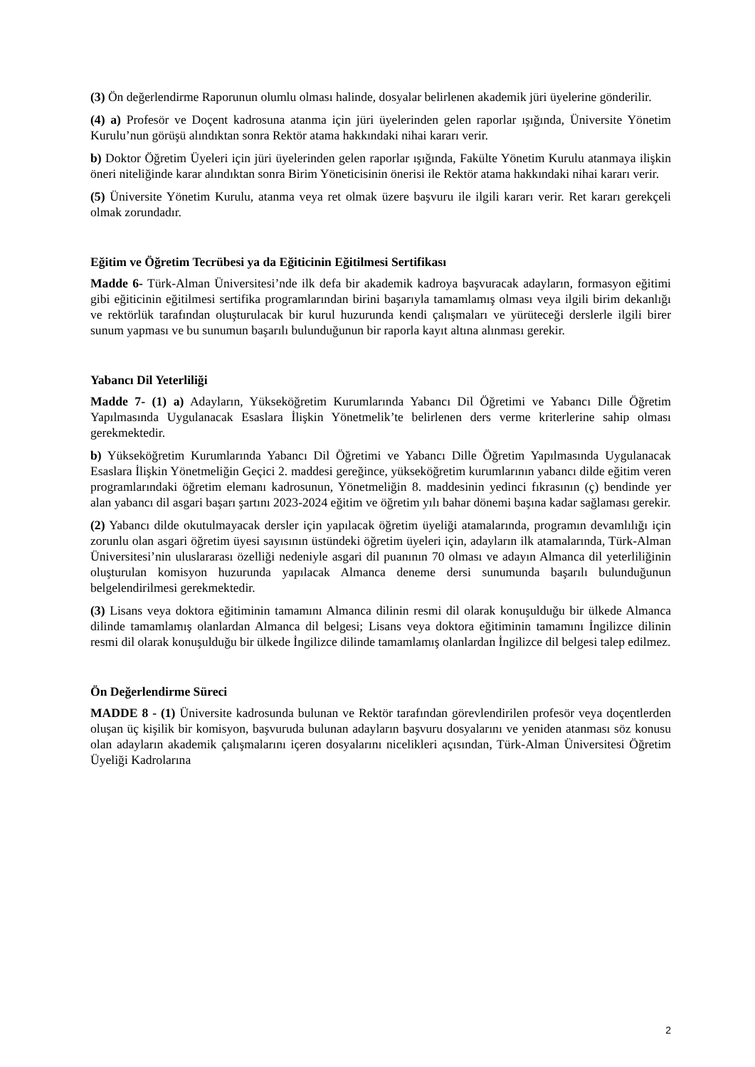(3) Ön değerlendirme Raporunun olumlu olması halinde, dosyalar belirlenen akademik jüri üyelerine gönderilir.
(4) a) Profesör ve Doçent kadrosuna atanma için jüri üyelerinden gelen raporlar ışığında, Üniversite Yönetim Kurulu’nun görüşü alındıktan sonra Rektör atama hakkındaki nihai kararı verir.
b) Doktor Öğretim Üyeleri için jüri üyelerinden gelen raporlar ışığında, Fakülte Yönetim Kurulu atanmaya ilişkin öneri niteliğinde karar alındıktan sonra Birim Yöneticisinin önerisi ile Rektör atama hakkındaki nihai kararı verir.
(5) Üniversite Yönetim Kurulu, atanma veya ret olmak üzere başvuru ile ilgili kararı verir. Ret kararı gerekçeli olmak zorundadır.
Eğitim ve Öğretim Tecrübesi ya da Eğiticinin Eğitilmesi Sertifikası
Madde 6- Türk-Alman Üniversitesi’nde ilk defa bir akademik kadroya başvuracak adayların, formasyon eğitimi gibi eğiticinin eğitilmesi sertifika programlarından birini başarıyla tamamlamış olması veya ilgili birim dekanlığı ve rektörlük tarafından oluşturulacak bir kurul huzurunda kendi çalışmaları ve yürüteceği derslerle ilgili birer sunum yapması ve bu sunumun başarılı bulunduğunun bir raporla kayıt altına alınması gerekir.
Yabancı Dil Yeterliliği
Madde 7- (1) a) Adayların, Yükseköğretim Kurumlarında Yabancı Dil Öğretimi ve Yabancı Dille Öğretim Yapılmasında Uygulanacak Esaslara İlişkin Yönetmelik’te belirlenen ders verme kriterlerine sahip olması gerekmektedir.
b) Yükseköğretim Kurumlarında Yabancı Dil Öğretimi ve Yabancı Dille Öğretim Yapılmasında Uygulanacak Esaslara İlişkin Yönetmeliğin Geçici 2. maddesi gereğince, yükseköğretim kurumlarının yabancı dilde eğitim veren programlarındaki öğretim elemanı kadrosunun, Yönetmeliğin 8. maddesinin yedinci fıkrasının (ç) bendinde yer alan yabancı dil asgari başarı şartını 2023-2024 eğitim ve öğretim yılı bahar dönemi başına kadar sağlaması gerekir.
(2) Yabancı dilde okutulmayacak dersler için yapılacak öğretim üyeliği atamalarında, programın devamlılığı için zorunlu olan asgari öğretim üyesi sayısının üstündeki öğretim üyeleri için, adayların ilk atamalarında, Türk-Alman Üniversitesi’nin uluslararası özelliği nedeniyle asgari dil puanının 70 olması ve adayın Almanca dil yeterliliğinin oluşturulan komisyon huzurunda yapılacak Almanca deneme dersi sunumunda başarılı bulunduğunun belgelendirilmesi gerekmektedir.
(3) Lisans veya doktora eğitiminin tamamını Almanca dilinin resmi dil olarak konuşulduğu bir ülkede Almanca dilinde tamamlamış olanlardan Almanca dil belgesi; Lisans veya doktora eğitiminin tamamını İngilizce dilinin resmi dil olarak konuşulduğu bir ülkede İngilizce dilinde tamamlamış olanlardan İngilizce dil belgesi talep edilmez.
Ön Değerlendirme Süreci
MADDE 8 - (1) Üniversite kadrosunda bulunan ve Rektör tarafından görevlendirilen profesör veya doçentlerden oluşan üç kişilik bir komisyon, başvuruda bulunan adayların başvuru dosyalarını ve yeniden atanması söz konusu olan adayların akademik çalışmalarını içeren dosyalarını nicelikleri açısından, Türk-Alman Üniversitesi Öğretim Üyeliği Kadrolarına
2